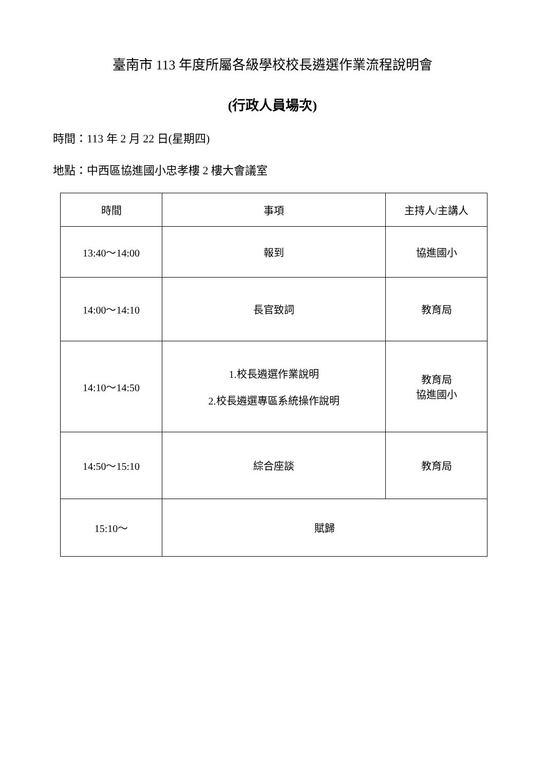臺南市 113 年度所屬各級學校校長遴選作業流程說明會
(行政人員場次)
時間：113 年 2 月 22 日(星期四)
地點：中西區協進國小忠孝樓 2 樓大會議室
| 時間 | 事項 | 主持人/主講人 |
| --- | --- | --- |
| 13:40～14:00 | 報到 | 協進國小 |
| 14:00～14:10 | 長官致詞 | 教育局 |
| 14:10～14:50 | 1.校長遴選作業說明 2.校長遴選專區系統操作說明 | 教育局 協進國小 |
| 14:50～15:10 | 綜合座談 | 教育局 |
| 15:10～ | 賦歸 | |